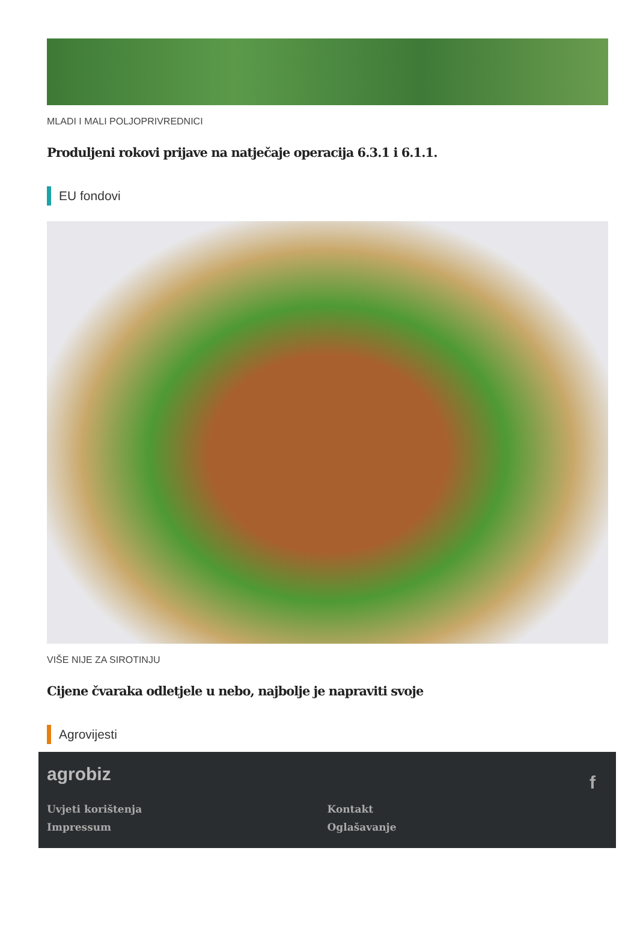MLADI I MALI POLJOPRIVREDNICI
Produljeni rokovi prijave na natječaje operacija 6.3.1 i 6.1.1.
EU fondovi
VIŠE NIJE ZA SIROTINJU
Cijene čvaraka odletjele u nebo, najbolje je napraviti svoje
Agrovijesti
agrobiz
f
Uvjeti korištenja
Impressum
Kontakt
Oglašavanje